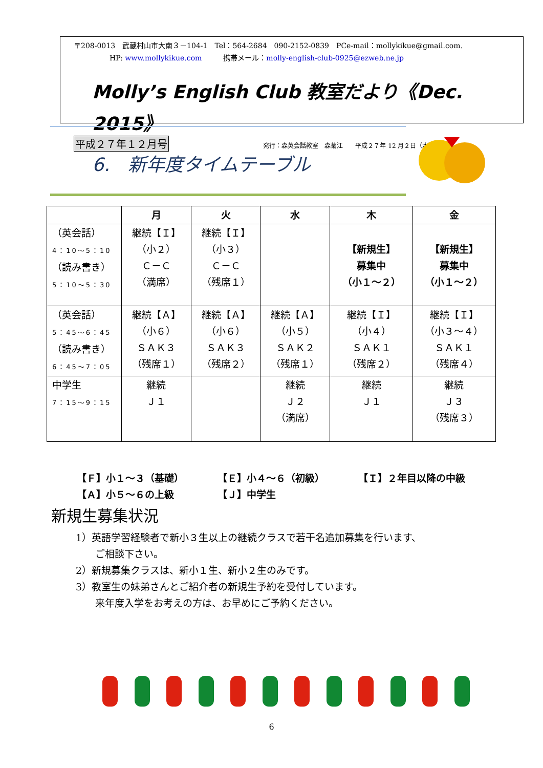〒208-0013　武蔵村山市大南３－104-1　Tel：564-2684　090-2152-0839　PCe-mail：mollykikue@gmail.com.
HP: www.mollykikue.com　　　携帯メール：molly-english-club-0925@ezweb.ne.jp
Molly’s English Club 教室だより《Dec. 2015》
平成２７年１２月号 発行：森英会話教室　森菊江　　平成２７年 12 月２日（水）
6.　新年度タイムテーブル
| | 月 | 火 | 水 | 木 | 金 |
| --- | --- | --- | --- | --- | --- |
| （英会話） 4：10～5：10 （読み書き） 5：10～5：30 | 継続【Ｉ】 （小２） Ｃ－Ｃ （満席） | 継続【Ｉ】 （小３） Ｃ－Ｃ （残席１） | | 【新規生】 募集中 （小１～２） | 【新規生】 募集中 （小１～２） |
| （英会話） 5：45～6：45 （読み書き） 6：45～7：05 | 継続【Ａ】 （小６） ＳＡＫ３ （残席１） | 継続【Ａ】 （小６） ＳＡＫ３ （残席２） | 継続【Ａ】 （小５） ＳＡＫ２ （残席１） | 継続【Ｉ】 （小４） ＳＡＫ１ （残席２） | 継続【Ｉ】 （小３～４） ＳＡＫ１ （残席４） |
| 中学生 7：15～9：15 | 継続 Ｊ１ | | 継続 Ｊ２ （満席） | 継続 Ｊ１ | 継続 Ｊ３ （残席３） |
【Ｆ】小１～３（基礎） 【Ｅ】小４～６（初級） 【Ｉ】２年目以降の中級
【Ａ】小５～６の上級 【Ｊ】中学生
新規生募集状況
1）英語学習経験者で新小３生以上の継続クラスで若干名追加募集を行います、
　　ご相談下さい。
2）新規募集クラスは、新小１生、新小２生のみです。
3）教室生の妹弟さんとご紹介者の新規生予約を受付しています。
　　来年度入学をお考えの方は、お早めにご予約ください。
6